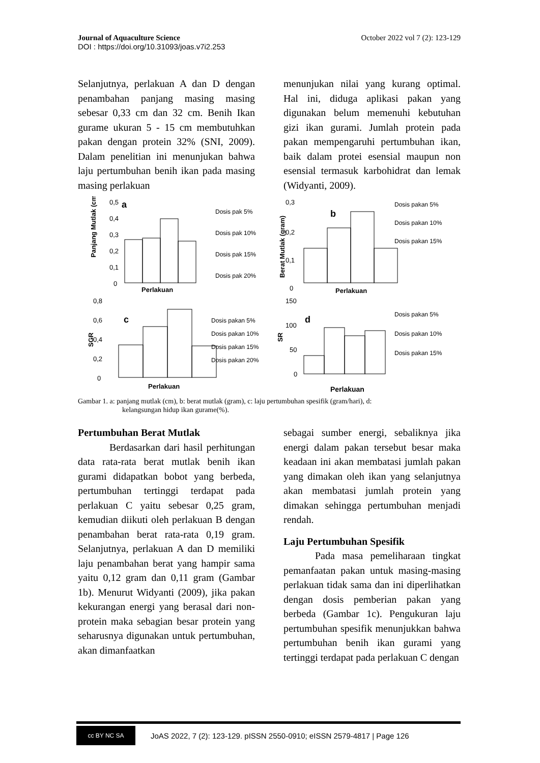Journal of Aquaculture Science October 2022 vol 7 (2): 123-129
DOI : https://doi.org/10.31093/joas.v7i2.253
Selanjutnya, perlakuan A dan D dengan penambahan panjang masing masing sebesar 0,33 cm dan 32 cm. Benih Ikan gurame ukuran 5 - 15 cm membutuhkan pakan dengan protein 32% (SNI, 2009). Dalam penelitian ini menunjukan bahwa laju pertumbuhan benih ikan pada masing masing perlakuan
menunjukan nilai yang kurang optimal. Hal ini, diduga aplikasi pakan yang digunakan belum memenuhi kebutuhan gizi ikan gurami. Jumlah protein pada pakan mempengaruhi pertumbuhan ikan, baik dalam protei esensial maupun non esensial termasuk karbohidrat dan lemak (Widyanti, 2009).
Panjang Mutlak (cm)
0,5
0,4
0,3
0,2
0,1
0
a
Perlakuan
Dosis pak 5%
Dosis pak 10%
Dosis pak 15%
Dosis pak 20%
Berat Mutlak (gram)
0,3
0,2
0,1
0
b
Perlakuan
Dosis pakan 5%
Dosis pakan 10%
Dosis pakan 15%
SGR
0,8
0,6
0,4
0,2
0
c
Perlakuan
Dosis pakan 5%
Dosis pakan 10%
Dosis pakan 15%
Dosis pakan 20%
SR
150
100
50
0
d
Perlakuan
Dosis pakan 5%
Dosis pakan 10%
Dosis pakan 15%
Gambar 1. a: panjang mutlak (cm), b: berat mutlak (gram), c: laju pertumbuhan spesifik (gram/hari), d:
kelangsungan hidup ikan gurame(%).
Pertumbuhan Berat Mutlak
Berdasarkan dari hasil perhitungan data rata-rata berat mutlak benih ikan gurami didapatkan bobot yang berbeda, pertumbuhan tertinggi terdapat pada perlakuan C yaitu sebesar 0,25 gram, kemudian diikuti oleh perlakuan B dengan penambahan berat rata-rata 0,19 gram. Selanjutnya, perlakuan A dan D memiliki laju penambahan berat yang hampir sama yaitu 0,12 gram dan 0,11 gram (Gambar 1b). Menurut Widyanti (2009), jika pakan kekurangan energi yang berasal dari non-protein maka sebagian besar protein yang seharusnya digunakan untuk pertumbuhan, akan dimanfaatkan
sebagai sumber energi, sebaliknya jika energi dalam pakan tersebut besar maka keadaan ini akan membatasi jumlah pakan yang dimakan oleh ikan yang selanjutnya akan membatasi jumlah protein yang dimakan sehingga pertumbuhan menjadi rendah.
Laju Pertumbuhan Spesifik
Pada masa pemeliharaan tingkat pemanfaatan pakan untuk masing-masing perlakuan tidak sama dan ini diperlihatkan dengan dosis pemberian pakan yang berbeda (Gambar 1c). Pengukuran laju pertumbuhan spesifik menunjukkan bahwa pertumbuhan benih ikan gurami yang tertinggi terdapat pada perlakuan C dengan
cc BY NC SA
JoAS 2022, 7 (2): 123-129. pISSN 2550-0910; eISSN 2579-4817 | Page 126